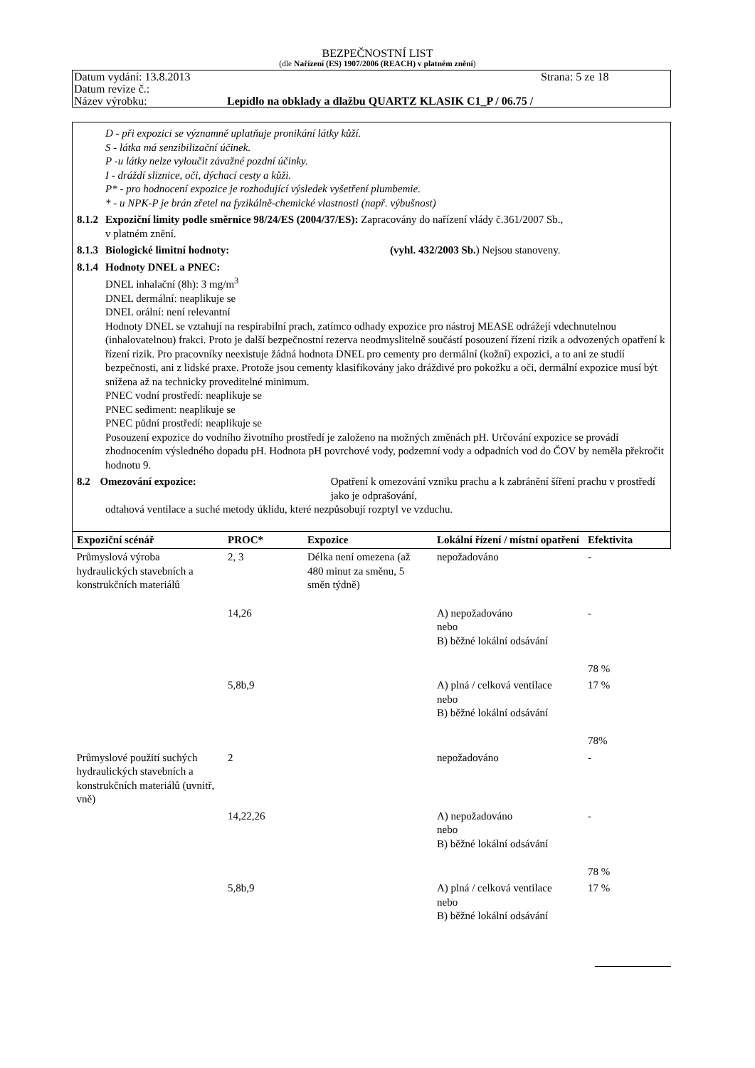BEZPEČNOSTNÍ LIST
(dle Nařízení (ES) 1907/2006 (REACH) v platném znění)
Datum vydání: 13.8.2013 Strana: 5 ze 18
Datum revize č.:
Název výrobku: Lepidlo na obklady a dlažbu QUARTZ KLASIK C1_P / 06.75 /
D - při expozici se významně uplatňuje pronikání látky kůží.
S - látka má senzibilizační účinek.
P -u látky nelze vyloučit závažné pozdní účinky.
I - dráždí sliznice, oči, dýchací cesty a kůži.
P* - pro hodnocení expozice je rozhodující výsledek vyšetření plumbemie.
* - u NPK-P je brán zřetel na fyzikálně-chemické vlastnosti (např. výbušnost)
8.1.2 Expoziční limity podle směrnice 98/24/ES (2004/37/ES): Zapracovány do nařízení vlády č.361/2007 Sb.,
v platném znění.
8.1.3 Biologické limitní hodnoty: (vyhl. 432/2003 Sb.) Nejsou stanoveny.
8.1.4 Hodnoty DNEL a PNEC:
DNEL inhalační (8h): 3 mg/m<sup>3</sup>
DNEL dermální: neaplikuje se
DNEL orální: není relevantní
Hodnoty DNEL se vztahují na respirabilní prach, zatímco odhady expozice pro nástroj MEASE odrážejí vdechnutelnou (inhalovatelnou) frakci. Proto je další bezpečnostní rezerva neodmyslitelně součástí posouzení řízení rizik a odvozených opatření k řízení rizik. Pro pracovníky neexistuje žádná hodnota DNEL pro cementy pro dermální (kožní) expozici, a to ani ze studií bezpečnosti, ani z lidské praxe. Protože jsou cementy klasifikovány jako dráždivé pro pokožku a oči, dermální expozice musí být snížena až na technicky proveditelné minimum.
PNEC vodní prostředí: neaplikuje se
PNEC sediment: neaplikuje se
PNEC půdní prostředí: neaplikuje se
Posouzení expozice do vodního životního prostředí je založeno na možných změnách pH. Určování expozice se provádí zhodnocením výsledného dopadu pH. Hodnota pH povrchové vody, podzemní vody a odpadních vod do ČOV by neměla překročit hodnotu 9.
8.2 Omezování expozice: Opatření k omezování vzniku prachu a k zabránění šíření prachu v prostředí jako je odprašování,
odtahová ventilace a suché metody úklidu, které nezpůsobují rozptyl ve vzduchu.
| Expoziční scénář | PROC* | Expozice | Lokální řízení / místní opatření | Efektivita |
| --- | --- | --- | --- | --- |
| Průmyslová výroba hydraulických stavebních a konstrukčních materiálů | 2, 3 | Délka není omezena (až 480 minut za směnu, 5 směn týdně) | nepožadováno | - |
| | 14,26 | | A) nepožadováno nebo B) běžné lokální odsávání | - 78 % |
| | 5,8b,9 | | A) plná / celková ventilace nebo B) běžné lokální odsávání | 17 % 78% |
| Průmyslové použití suchých hydraulických stavebních a konstrukčních materiálů (uvnitř, vně) | 2 | | nepožadováno | - |
| | 14,22,26 | | A) nepožadováno nebo B) běžné lokální odsávání | - 78 % |
| | 5,8b,9 | | A) plná / celková ventilace nebo B) běžné lokální odsávání | 17 % |